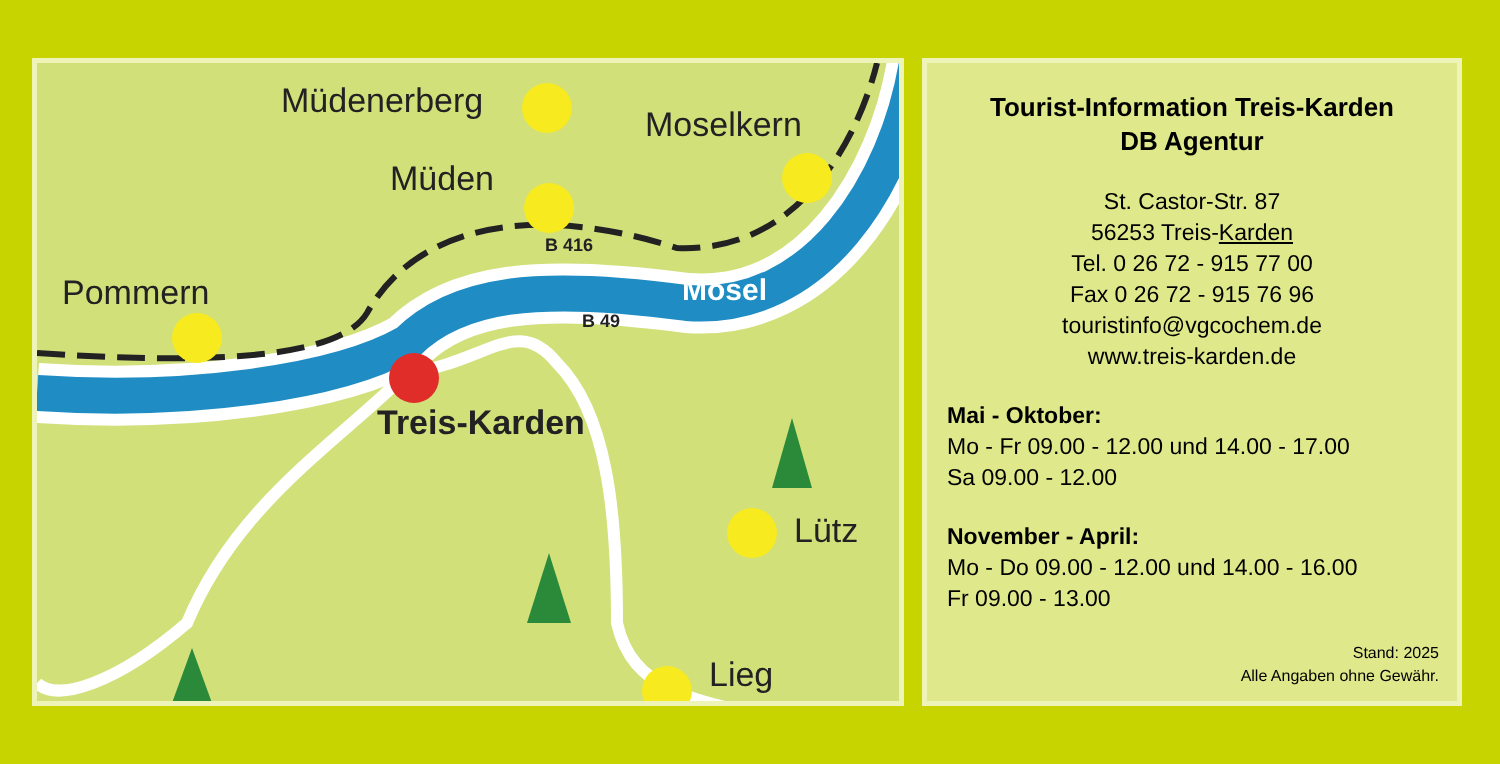Müdenerberg
Moselkern
Müden
Pommern
Treis-Karden
Lütz
Lieg
B 416
B 49
Mosel
Tourist-Information Treis-Karden
DB Agentur
St. Castor-Str. 87
56253 Treis-Karden
Tel. 0 26 72 - 915 77 00
Fax 0 26 72 - 915 76 96
touristinfo@vgcochem.de
www.treis-karden.de
Mai - Oktober:
Mo - Fr 09.00 - 12.00 und 14.00 - 17.00
Sa 09.00 - 12.00
November - April:
Mo - Do 09.00 - 12.00 und 14.00 - 16.00
Fr 09.00 - 13.00
Stand: 2025
Alle Angaben ohne Gewähr.